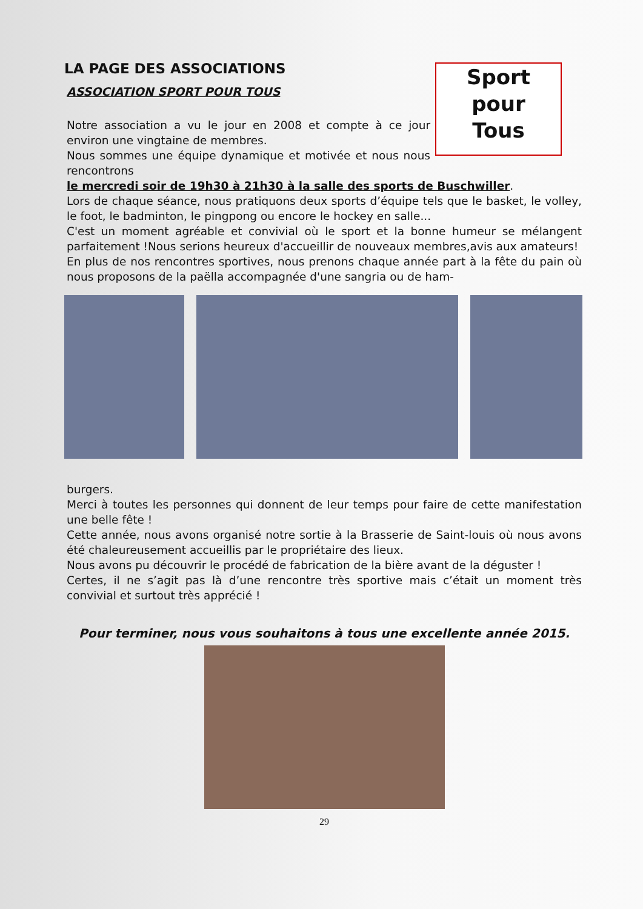Sport
pour
Tous
LA PAGE DES ASSOCIATIONS
ASSOCIATION SPORT POUR TOUS
Notre association a vu le jour en 2008 et compte à ce jour environ une vingtaine de membres.
Nous sommes une équipe dynamique et motivée et nous nous rencontrons
le mercredi soir de 19h30 à 21h30 à la salle des sports de Buschwiller.
Lors de chaque séance, nous pratiquons deux sports d’équipe tels que le basket, le volley, le foot, le badminton, le pingpong ou encore le hockey en salle...
C'est un moment agréable et convivial où le sport et la bonne humeur se mélangent parfaitement !Nous serions heureux d'accueillir de nouveaux membres,avis aux amateurs!
En plus de nos rencontres sportives, nous prenons chaque année part à la fête du pain où nous proposons de la paëlla accompagnée d'une sangria ou de ham-
burgers.
Merci à toutes les personnes qui donnent de leur temps pour faire de cette manifestation une belle fête !
Cette année, nous avons organisé notre sortie à la Brasserie de Saint-louis où nous avons été chaleureusement accueillis par le propriétaire des lieux.
Nous avons pu découvrir le procédé de fabrication de la bière avant de la déguster !
Certes, il ne s’agit pas là d’une rencontre très sportive mais c’était un moment très convivial et surtout très apprécié !
Pour terminer, nous vous souhaitons à tous une excellente année 2015.
29